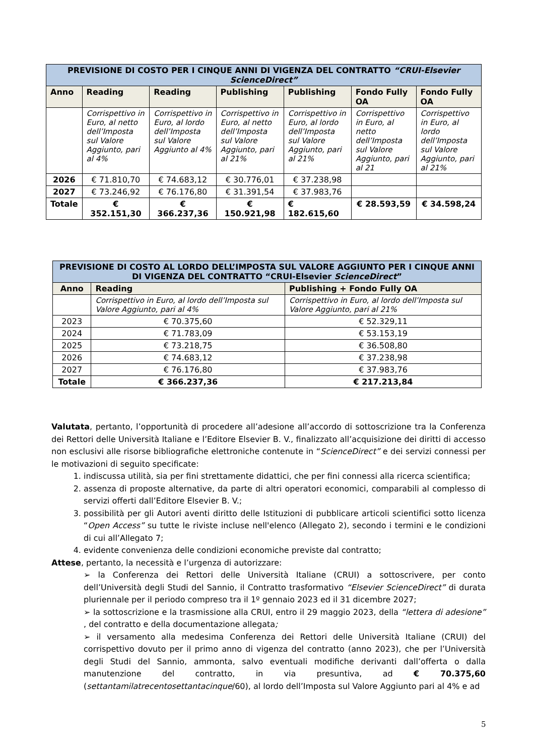| PREVISIONE DI COSTO PER I CINQUE ANNI DI VIGENZA DEL CONTRATTO “CRUI-Elsevier ScienceDirect” | | | | | | |
| Anno | Reading | Reading | Publishing | Publishing | Fondo Fully OA | Fondo Fully OA |
| | Corrispettivo in Euro, al netto dell’Imposta sul Valore Aggiunto, pari al 4% | Corrispettivo in Euro, al lordo dell’Imposta sul Valore Aggiunto al 4% | Corrispettivo in Euro, al netto dell’Imposta sul Valore Aggiunto, pari al 21% | Corrispettivo in Euro, al lordo dell’Imposta sul Valore Aggiunto, pari al 21% | Corrispettivo in Euro, al netto dell’Imposta sul Valore Aggiunto, pari al 21 | Corrispettivo in Euro, al lordo dell’Imposta sul Valore Aggiunto, pari al 21% |
| 2026 | € 71.810,70 | € 74.683,12 | € 30.776,01 | € 37.238,98 | | |
| 2027 | € 73.246,92 | € 76.176,80 | € 31.391,54 | € 37.983,76 | | |
| Totale | € 352.151,30 | € 366.237,36 | € 150.921,98 | € 182.615,60 | € 28.593,59 | € 34.598,24 |
| PREVISIONE DI COSTO AL LORDO DELL’IMPOSTA SUL VALORE AGGIUNTO PER I CINQUE ANNI DI VIGENZA DEL CONTRATTO “CRUI-Elsevier ScienceDirect ” | | |
| Anno | Reading | Publishing + Fondo Fully OA |
| | Corrispettivo in Euro, al lordo dell’Imposta sul Valore Aggiunto, pari al 4% | Corrispettivo in Euro, al lordo dell’Imposta sul Valore Aggiunto, pari al 21% |
| 2023 | € 70.375,60 | € 52.329,11 |
| 2024 | € 71.783,09 | € 53.153,19 |
| 2025 | € 73.218,75 | € 36.508,80 |
| 2026 | € 74.683,12 | € 37.238,98 |
| 2027 | € 76.176,80 | € 37.983,76 |
| Totale | € 366.237,36 | € 217.213,84 |
Valutata, pertanto, l’opportunità di procedere all’adesione all’accordo di sottoscrizione tra la Conferenza dei Rettori delle Università Italiane e l’Editore Elsevier B. V., finalizzato all’acquisizione dei diritti di accesso non esclusivi alle risorse bibliografiche elettroniche contenute in “ScienceDirect” e dei servizi connessi per le motivazioni di seguito specificate:
1. indiscussa utilità, sia per fini strettamente didattici, che per fini connessi alla ricerca scientifica;
2. assenza di proposte alternative, da parte di altri operatori economici, comparabili al complesso di servizi offerti dall’Editore Elsevier B. V.;
3. possibilità per gli Autori aventi diritto delle Istituzioni di pubblicare articoli scientifici sotto licenza “Open Access” su tutte le riviste incluse nell'elenco (Allegato 2), secondo i termini e le condizioni di cui all’Allegato 7;
4. evidente convenienza delle condizioni economiche previste dal contratto;
Attese, pertanto, la necessità e l’urgenza di autorizzare:
➢ la Conferenza dei Rettori delle Università Italiane (CRUI) a sottoscrivere, per conto dell’Università degli Studi del Sannio, il Contratto trasformativo “Elsevier ScienceDirect” di durata pluriennale per il periodo compreso tra il 1º gennaio 2023 ed il 31 dicembre 2027;
➢ la sottoscrizione e la trasmissione alla CRUI, entro il 29 maggio 2023, della “lettera di adesione” , del contratto e della documentazione allegata;
➢ il versamento alla medesima Conferenza dei Rettori delle Università Italiane (CRUI) del corrispettivo dovuto per il primo anno di vigenza del contratto (anno 2023), che per l’Università degli Studi del Sannio, ammonta, salvo eventuali modifiche derivanti dall’offerta o dalla manutenzione del contratto, in via presuntiva, ad € 70.375,60 (settantamilatrecentosettantacinque/60), al lordo dell’Imposta sul Valore Aggiunto pari al 4% e ad
5